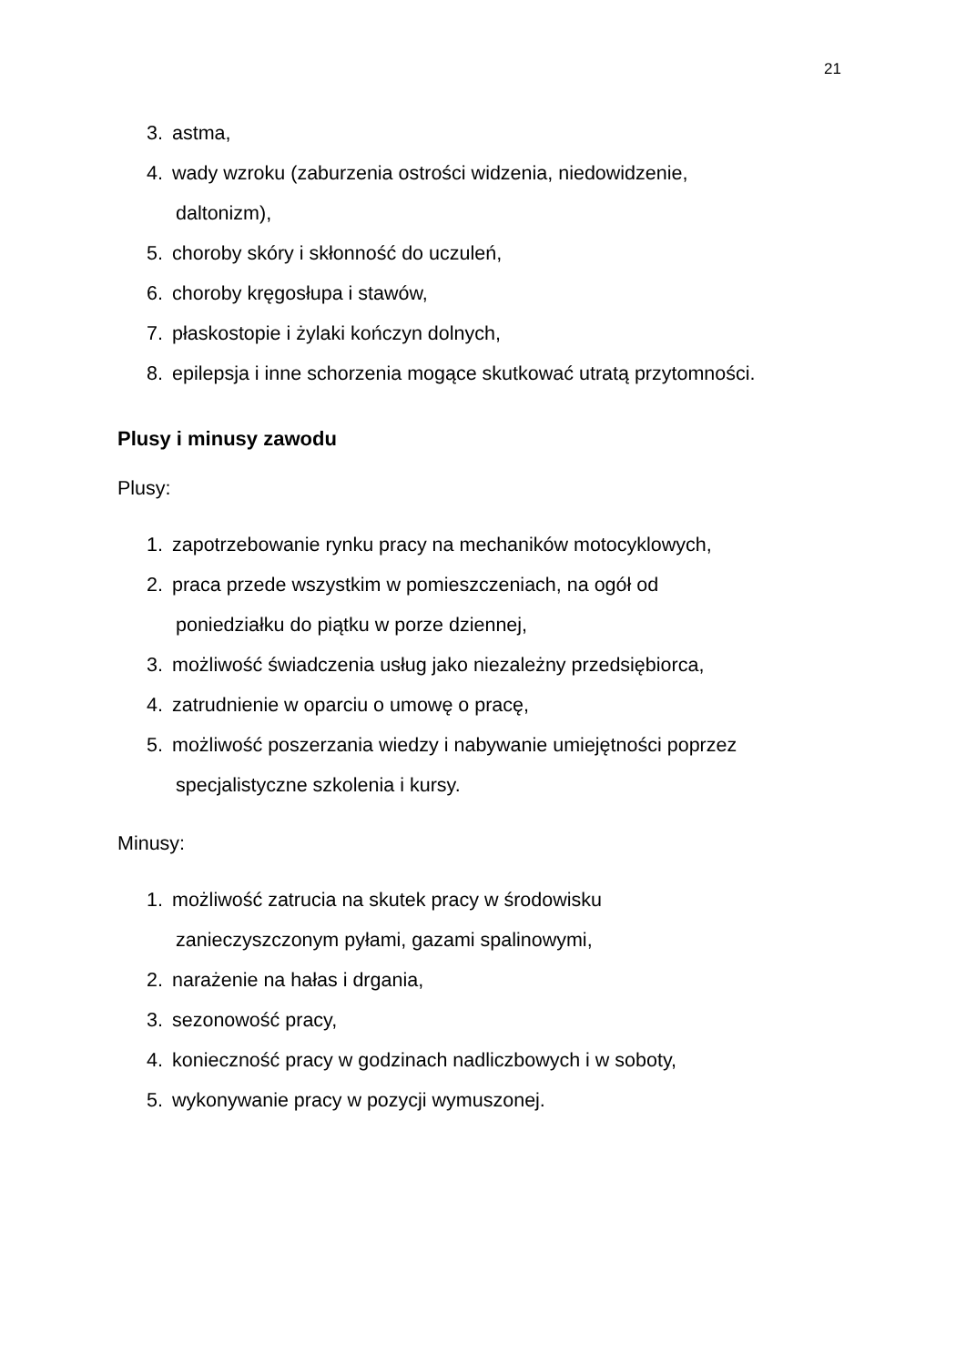21
3. astma,
4. wady wzroku (zaburzenia ostrości widzenia, niedowidzenie,
daltonizm),
5. choroby skóry i skłonność do uczuleń,
6. choroby kręgosłupa i stawów,
7. płaskostopie i żylaki kończyn dolnych,
8. epilepsja i inne schorzenia mogące skutkować utratą przytomności.
Plusy i minusy zawodu
Plusy:
1. zapotrzebowanie rynku pracy na mechaników motocyklowych,
2. praca przede wszystkim w pomieszczeniach, na ogół od
poniedziałku do piątku w porze dziennej,
3. możliwość świadczenia usług jako niezależny przedsiębiorca,
4. zatrudnienie w oparciu o umowę o pracę,
5. możliwość poszerzania wiedzy i nabywanie umiejętności poprzez
specjalistyczne szkolenia i kursy.
Minusy:
1. możliwość zatrucia na skutek pracy w środowisku
zanieczyszczonym pyłami, gazami spalinowymi,
2. narażenie na hałas i drgania,
3. sezonowość pracy,
4. konieczność pracy w godzinach nadliczbowych i w soboty,
5. wykonywanie pracy w pozycji wymuszonej.